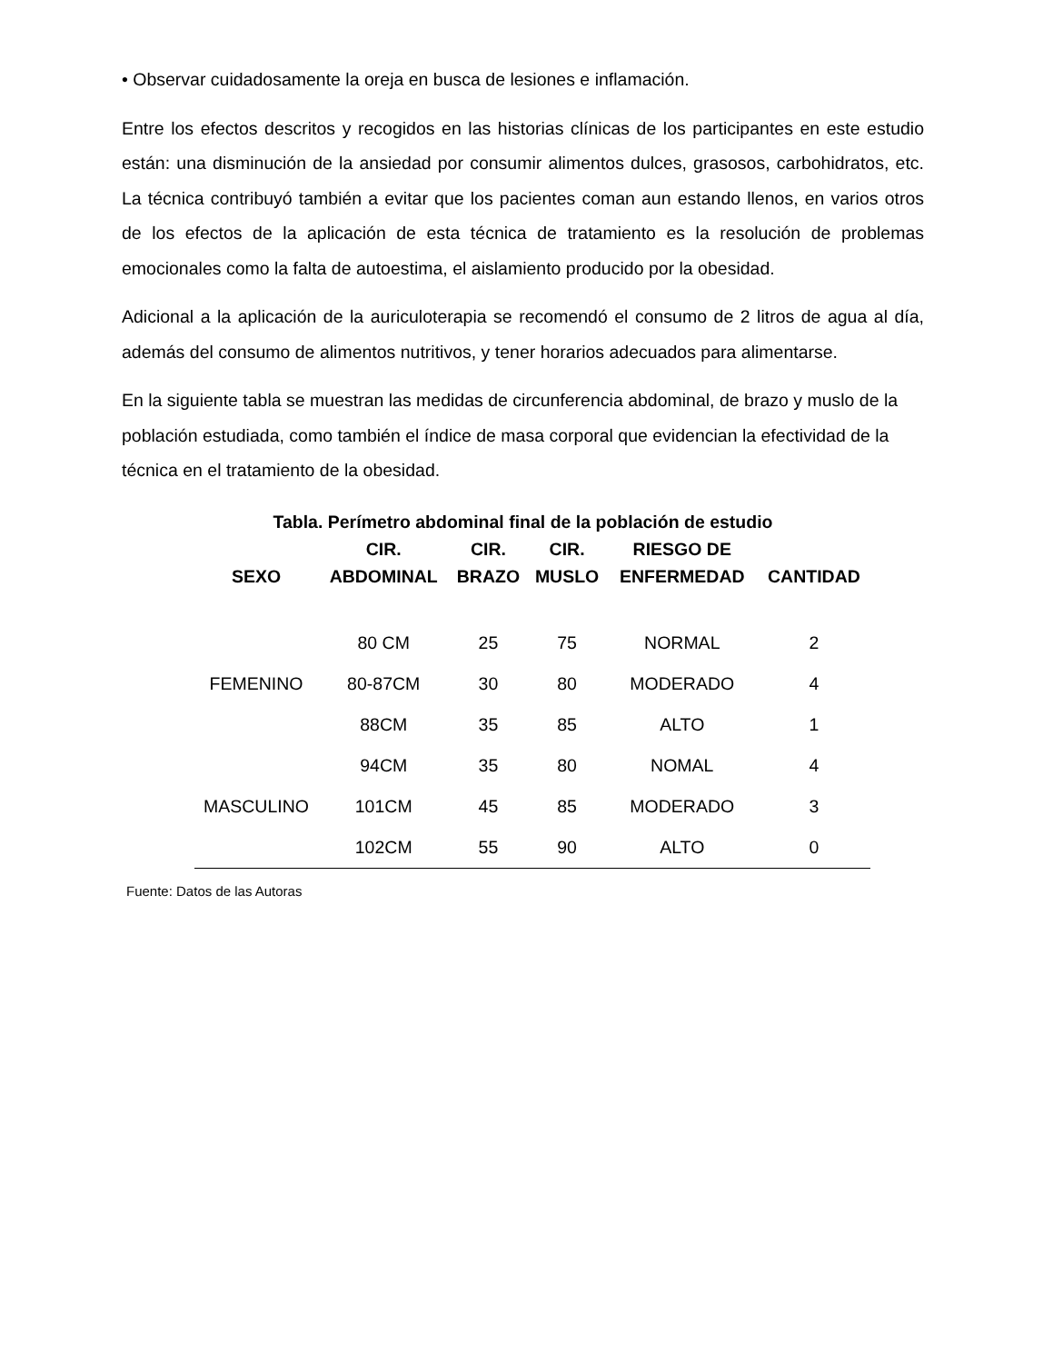• Observar cuidadosamente la oreja en busca de lesiones e inflamación.
Entre los efectos descritos y recogidos en las historias clínicas de los participantes en este estudio están: una disminución de la ansiedad por consumir alimentos dulces, grasosos, carbohidratos, etc. La técnica contribuyó también a evitar que los pacientes coman aun estando llenos, en varios otros de los efectos de la aplicación de esta técnica de tratamiento es la resolución de problemas emocionales como la falta de autoestima, el aislamiento producido por la obesidad.
Adicional a la aplicación de la auriculoterapia se recomendó el consumo de 2 litros de agua al día, además del consumo de alimentos nutritivos, y tener horarios adecuados para alimentarse.
En la siguiente tabla se muestran las medidas de circunferencia abdominal, de brazo y muslo de la población estudiada, como también el índice de masa corporal que evidencian la efectividad de la técnica en el tratamiento de la obesidad.
Tabla. Perímetro abdominal final de la población de estudio
| SEXO | CIR. ABDOMINAL | CIR. BRAZO | CIR. MUSLO | RIESGO DE ENFERMEDAD | CANTIDAD |
| --- | --- | --- | --- | --- | --- |
| FEMENINO | 80 CM | 25 | 75 | NORMAL | 2 |
| | 80-87CM | 30 | 80 | MODERADO | 4 |
| | 88CM | 35 | 85 | ALTO | 1 |
| MASCULINO | 94CM | 35 | 80 | NOMAL | 4 |
| | 101CM | 45 | 85 | MODERADO | 3 |
| | 102CM | 55 | 90 | ALTO | 0 |
Fuente: Datos de las Autoras